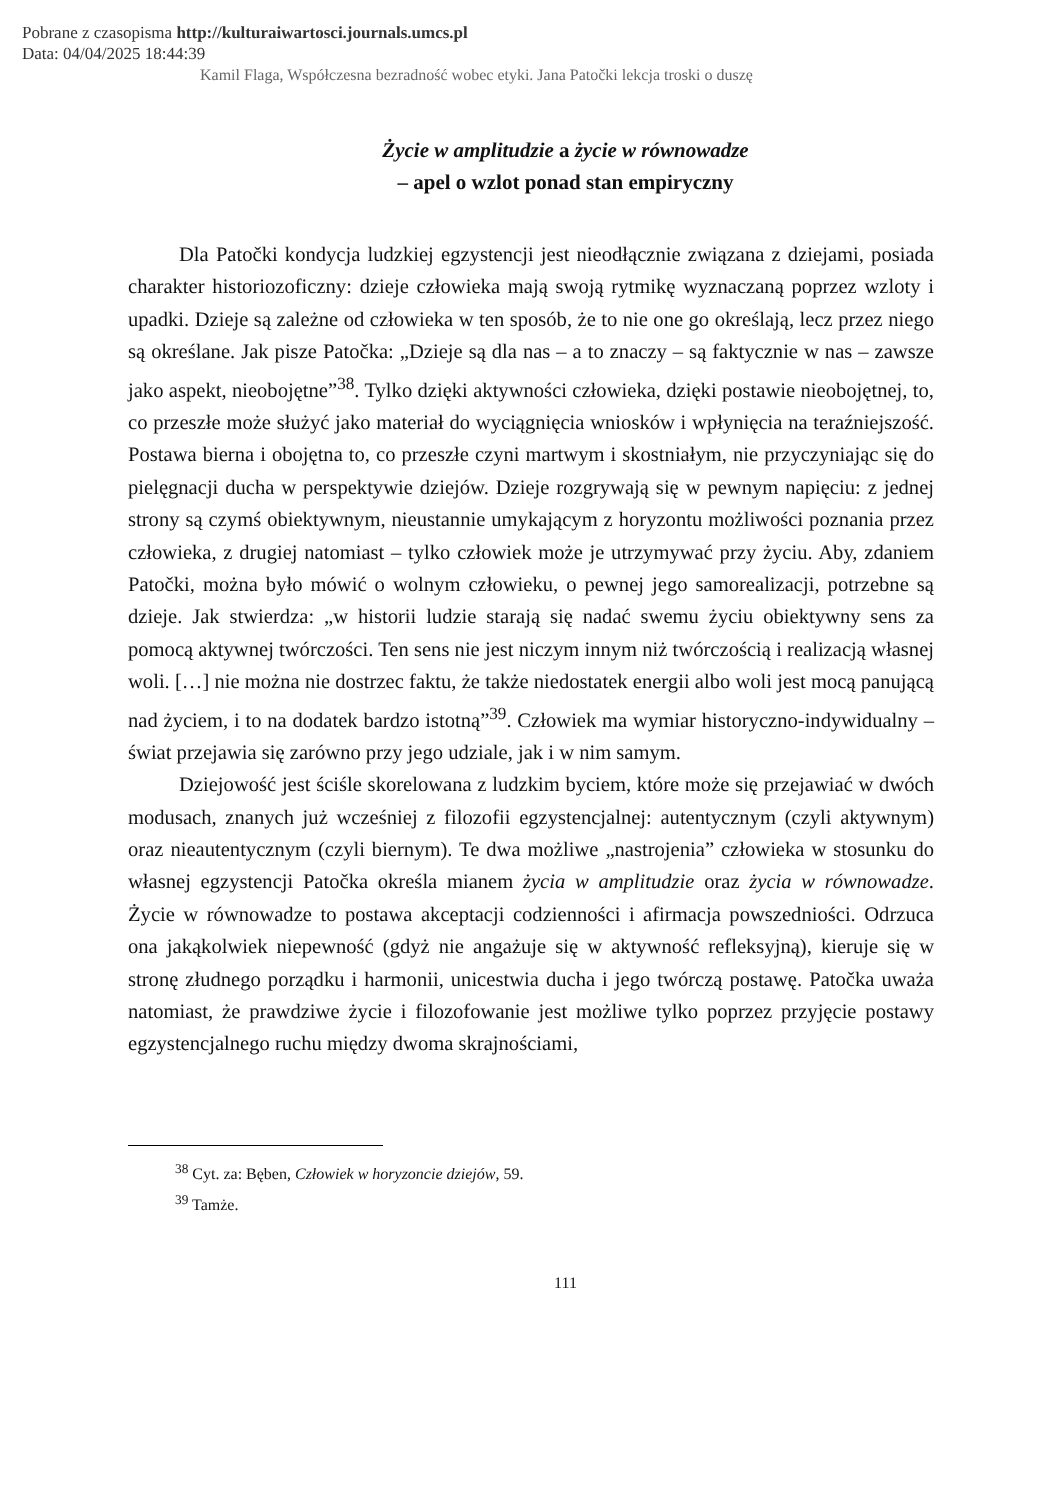Pobrane z czasopisma http://kulturaiwartosci.journals.umcs.pl
Data: 04/04/2025 18:44:39
Kamil Flaga, Współczesna bezradność wobec etyki. Jana Patočki lekcja troski o duszę
Życie w amplitudzie a życie w równowadze
– apel o wzlot ponad stan empiryczny
Dla Patočki kondycja ludzkiej egzystencji jest nieodłącznie związana z dziejami, posiada charakter historiozoficzny: dzieje człowieka mają swoją rytmikę wyznaczaną poprzez wzloty i upadki. Dzieje są zależne od człowieka w ten sposób, że to nie one go określają, lecz przez niego są określane. Jak pisze Patočka: „Dzieje są dla nas – a to znaczy – są faktycznie w nas – zawsze jako aspekt, nieobojętne”<sup>38</sup>. Tylko dzięki aktywności człowieka, dzięki postawie nieobojętnej, to, co przeszłe może służyć jako materiał do wyciągnięcia wniosków i wpłynięcia na teraźniejszość. Postawa bierna i obojętna to, co przeszłe czyni martwym i skostniałym, nie przyczyniając się do pielęgnacji ducha w perspektywie dziejów. Dzieje rozgrywają się w pewnym napięciu: z jednej strony są czymś obiektywnym, nieustannie umykającym z horyzontu możliwości poznania przez człowieka, z drugiej natomiast – tylko człowiek może je utrzymywać przy życiu. Aby, zdaniem Patočki, można było mówić o wolnym człowieku, o pewnej jego samorealizacji, potrzebne są dzieje. Jak stwierdza: „w historii ludzie starają się nadać swemu życiu obiektywny sens za pomocą aktywnej twórczości. Ten sens nie jest niczym innym niż twórczością i realizacją własnej woli. […] nie można nie dostrzec faktu, że także niedostatek energii albo woli jest mocą panującą nad życiem, i to na dodatek bardzo istotną”<sup>39</sup>. Człowiek ma wymiar historyczno-indywidualny – świat przejawia się zarówno przy jego udziale, jak i w nim samym.
Dziejowość jest ściśle skorelowana z ludzkim byciem, które może się przejawiać w dwóch modusach, znanych już wcześniej z filozofii egzystencjalnej: autentycznym (czyli aktywnym) oraz nieautentycznym (czyli biernym). Te dwa możliwe „nastrojenia” człowieka w stosunku do własnej egzystencji Patočka określa mianem życia w amplitudzie oraz życia w równowadze. Życie w równowadze to postawa akceptacji codzienności i afirmacja powszedniości. Odrzuca ona jakąkolwiek niepewność (gdyż nie angażuje się w aktywność refleksyjną), kieruje się w stronę złudnego porządku i harmonii, unicestwia ducha i jego twórczą postawę. Patočka uważa natomiast, że prawdziwe życie i filozofowanie jest możliwe tylko poprzez przyjęcie postawy egzystencjalnego ruchu między dwoma skrajnościami,
<sup>38</sup> Cyt. za: Bęben, Człowiek w horyzoncie dziejów, 59.
<sup>39</sup> Tamże.
111